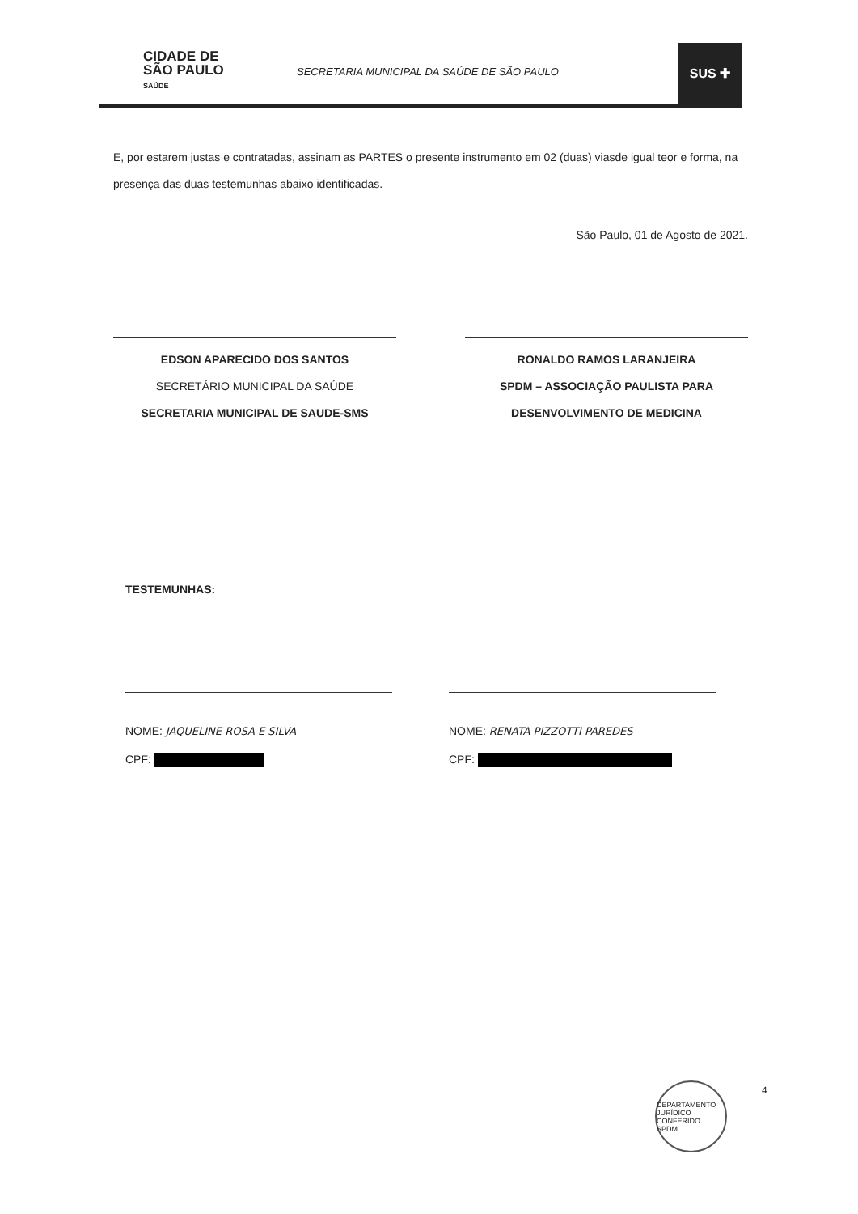CIDADE DE
SÃO PAULO
SAÚDE
SECRETARIA MUNICIPAL DA SAÚDE DE SÃO PAULO
SUS ✚
E, por estarem justas e contratadas, assinam as PARTES o presente instrumento em 02 (duas) viasde igual teor e forma, na presença das duas testemunhas abaixo identificadas.
São Paulo, 01 de Agosto de 2021.
EDSON APARECIDO DOS SANTOS
SECRETÁRIO MUNICIPAL DA SAÚDE
SECRETARIA MUNICIPAL DE SAUDE-SMS
RONALDO RAMOS LARANJEIRA
SPDM – ASSOCIAÇÃO PAULISTA PARA
DESENVOLVIMENTO DE MEDICINA
TESTEMUNHAS:
NOME: JAQUELINE ROSA E SILVA
CPF:
NOME: RENATA PIZZOTTI PAREDES
CPF:
DEPARTAMENTO JURÍDICO
CONFERIDO
SPDM
4